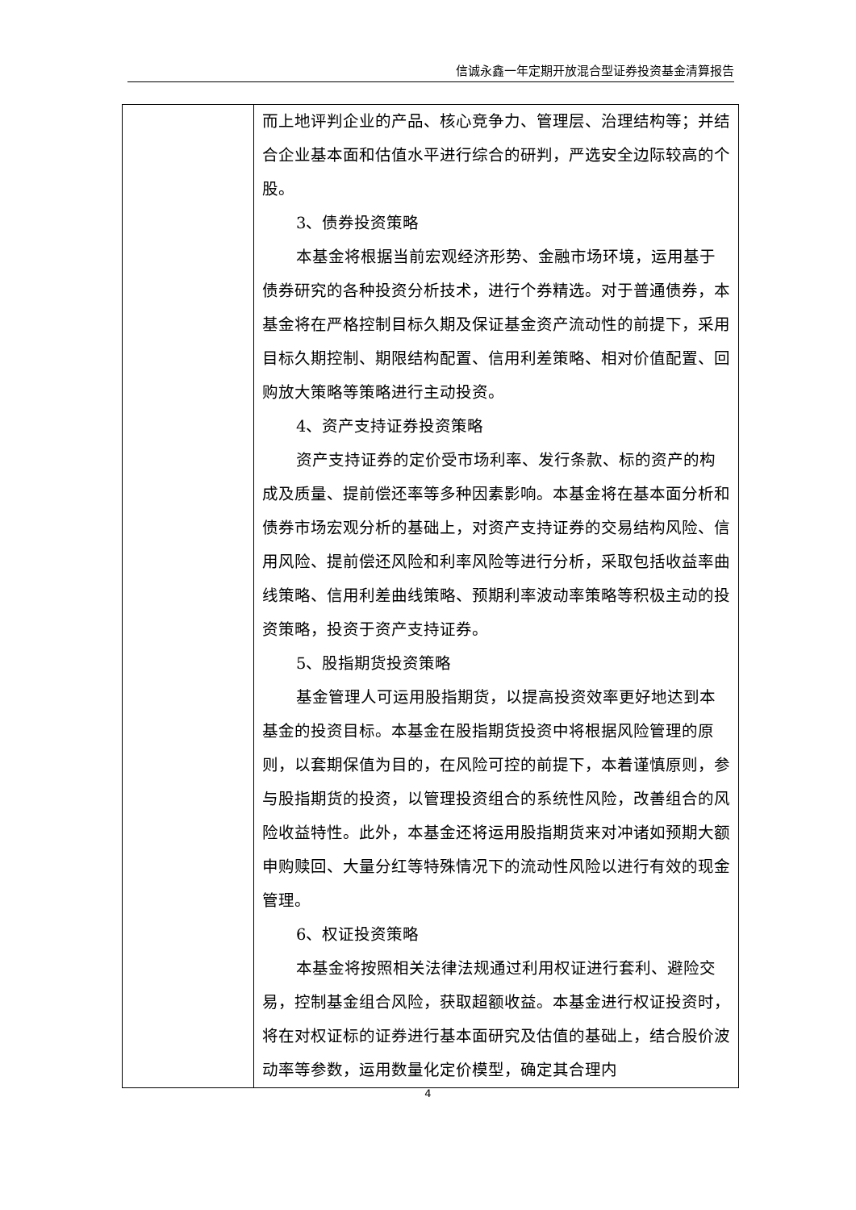信诚永鑫一年定期开放混合型证券投资基金清算报告
| | 而上地评判企业的产品、核心竞争力、管理层、治理结构等；并结合企业基本面和估值水平进行综合的研判，严选安全边际较高的个股。 3、债券投资策略 本基金将根据当前宏观经济形势、金融市场环境，运用基于债券研究的各种投资分析技术，进行个券精选。对于普通债券，本基金将在严格控制目标久期及保证基金资产流动性的前提下，采用目标久期控制、期限结构配置、信用利差策略、相对价值配置、回购放大策略等策略进行主动投资。 4、资产支持证券投资策略 资产支持证券的定价受市场利率、发行条款、标的资产的构成及质量、提前偿还率等多种因素影响。本基金将在基本面分析和债券市场宏观分析的基础上，对资产支持证券的交易结构风险、信用风险、提前偿还风险和利率风险等进行分析，采取包括收益率曲线策略、信用利差曲线策略、预期利率波动率策略等积极主动的投资策略，投资于资产支持证券。 5、股指期货投资策略 基金管理人可运用股指期货，以提高投资效率更好地达到本基金的投资目标。本基金在股指期货投资中将根据风险管理的原则，以套期保值为目的，在风险可控的前提下，本着谨慎原则，参与股指期货的投资，以管理投资组合的系统性风险，改善组合的风险收益特性。此外，本基金还将运用股指期货来对冲诸如预期大额申购赎回、大量分红等特殊情况下的流动性风险以进行有效的现金管理。 6、权证投资策略 本基金将按照相关法律法规通过利用权证进行套利、避险交易，控制基金组合风险，获取超额收益。本基金进行权证投资时，将在对权证标的证券进行基本面研究及估值的基础上，结合股价波动率等参数，运用数量化定价模型，确定其合理内 |
4